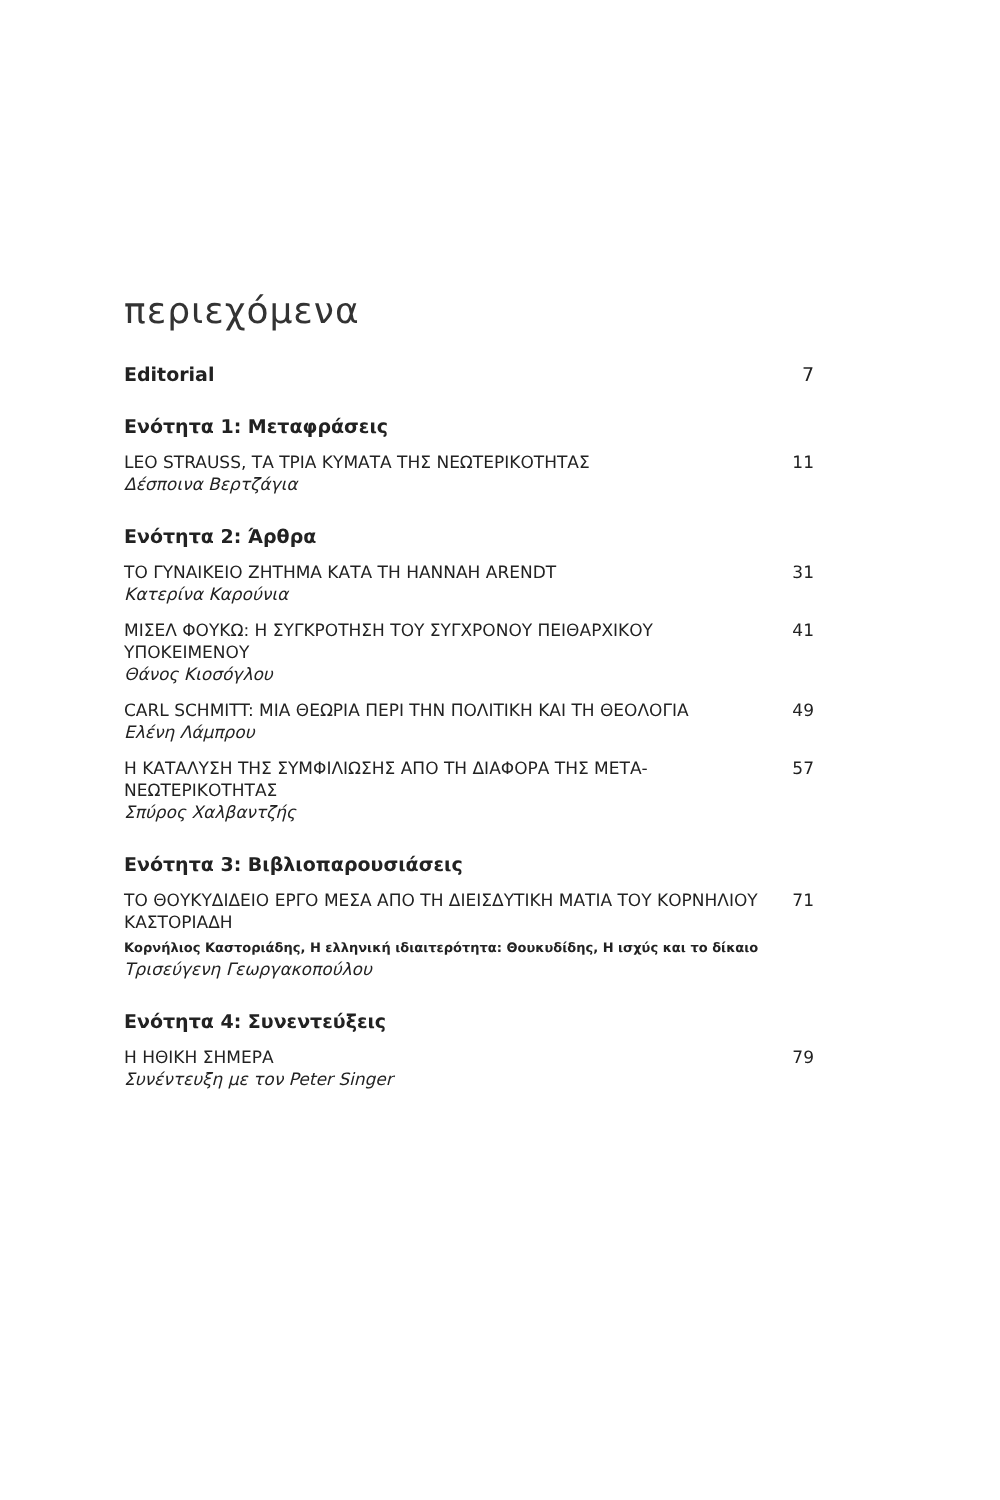περιεχόμενα
Editorial 7
Ενότητα 1: Μεταφράσεις
LEO STRAUSS, ΤΑ ΤΡΙΑ ΚΥΜΑΤΑ ΤΗΣ ΝΕΩΤΕΡΙΚΟΤΗΤΑΣ
Δέσποινα Βερτζάγια
11
Ενότητα 2: Άρθρα
ΤΟ ΓΥΝΑΙΚΕΙΟ ΖΗΤΗΜΑ ΚΑΤΑ ΤΗ HANNAH ARENDT
Κατερίνα Καρούνια
31
ΜΙΣΕΛ ΦΟΥΚΩ: Η ΣΥΓΚΡΟΤΗΣΗ ΤΟΥ ΣΥΓΧΡΟΝΟΥ ΠΕΙΘΑΡΧΙΚΟΥ ΥΠΟΚΕΙΜΕΝΟΥ
Θάνος Κιοσόγλου
41
CARL SCHMITT: ΜΙΑ ΘΕΩΡΙΑ ΠΕΡΙ ΤΗΝ ΠΟΛΙΤΙΚΗ ΚΑΙ ΤΗ ΘΕΟΛΟΓΙΑ
Ελένη Λάμπρου
49
Η ΚΑΤΑΛΥΣΗ ΤΗΣ ΣΥΜΦΙΛΙΩΣΗΣ ΑΠΟ ΤΗ ΔΙΑΦΟΡΑ ΤΗΣ ΜΕΤΑ-ΝΕΩΤΕΡΙΚΟΤΗΤΑΣ
Σπύρος Χαλβαντζής
57
Ενότητα 3: Βιβλιοπαρουσιάσεις
ΤΟ ΘΟΥΚΥΔΙΔΕΙΟ ΕΡΓΟ ΜΕΣΑ ΑΠΟ ΤΗ ΔΙΕΙΣΔΥΤΙΚΗ ΜΑΤΙΑ ΤΟΥ ΚΟΡΝΗΛΙΟΥ ΚΑΣΤΟΡΙΑΔΗ
Κορνήλιος Καστοριάδης, Η ελληνική ιδιαιτερότητα: Θουκυδίδης, Η ισχύς και το δίκαιο
Τρισεύγενη Γεωργακοπούλου
71
Ενότητα 4: Συνεντεύξεις
Η ΗΘΙΚΗ ΣΗΜΕΡΑ
Συνέντευξη με τον Peter Singer
79